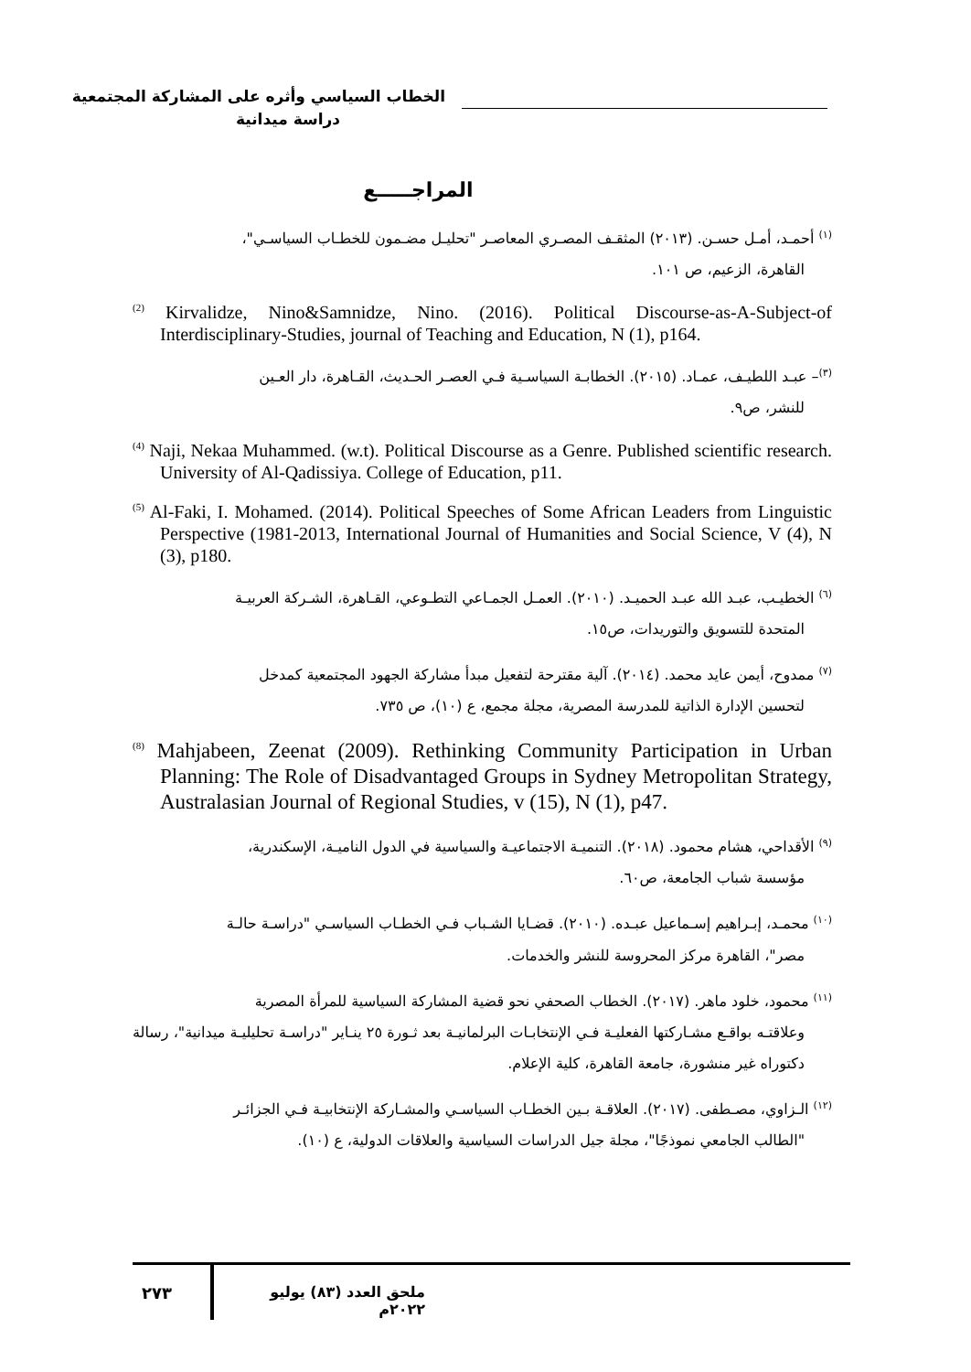الخطاب السياسي وأثره على المشاركة المجتمعية
دراسة ميدانية
المراجـــــع
<sup>(١)</sup> أحمـد، أمـل حسـن. (٢٠١٣) المثقـف المصـري المعاصـر "تحليـل مضـمون للخطـاب السياسـي"،
القاهرة، الزعيم، ص ١٠١.
<sup>(2)</sup> Kirvalidze, Nino&Samnidze, Nino. (2016). Political Discourse-as-A-Subject-of Interdisciplinary-Studies, journal of Teaching and Education, N (1), p164.
<sup>(٣)</sup>– عبـد اللطيـف، عمـاد. (٢٠١٥). الخطابـة السياسـية فـي العصـر الحـديث، القـاهرة، دار العـين
للنشر، ص٩.
<sup>(4)</sup> Naji, Nekaa Muhammed. (w.t). Political Discourse as a Genre. Published scientific research. University of Al-Qadissiya. College of Education, p11.
<sup>(5)</sup> Al-Faki, I. Mohamed. (2014). Political Speeches of Some African Leaders from Linguistic Perspective (1981-2013, International Journal of Humanities and Social Science, V (4), N (3), p180.
<sup>(٦)</sup> الخطيـب، عبـد الله عبـد الحميـد. (٢٠١٠). العمـل الجمـاعي التطـوعي، القـاهرة، الشـركة العربيـة
المتحدة للتسويق والتوريدات، ص١٥.
<sup>(٧)</sup> ممدوح، أيمن عايد محمد. (٢٠١٤). آلية مقترحة لتفعيل مبدأ مشاركة الجهود المجتمعية كمدخل
لتحسين الإدارة الذاتية للمدرسة المصرية، مجلة مجمع، ع (١٠)، ص ٧٣٥.
<sup>(8)</sup> Mahjabeen, Zeenat (2009). Rethinking Community Participation in Urban Planning: The Role of Disadvantaged Groups in Sydney Metropolitan Strategy, Australasian Journal of Regional Studies, v (15), N (1), p47.
<sup>(٩)</sup> الأقداحي، هشام محمود. (٢٠١٨). التنميـة الاجتماعيـة والسياسية في الدول الناميـة، الإسكندرية،
مؤسسة شباب الجامعة، ص٦٠.
<sup>(١٠)</sup> محمـد، إبـراهيم إسـماعيل عبـده. (٢٠١٠). قضـايا الشـباب فـي الخطـاب السياسـي "دراسـة حالـة
مصر"، القاهرة مركز المحروسة للنشر والخدمات.
<sup>(١١)</sup> محمود، خلود ماهر. (٢٠١٧). الخطاب الصحفي نحو قضية المشاركة السياسية للمرأة المصرية
وعلاقتـه بواقـع مشـاركتها الفعليـة فـي الإنتخابـات البرلمانيـة بعد ثـورة ٢٥ ينـاير "دراسـة تحليليـة ميدانية"، رسالة دكتوراه غير منشورة، جامعة القاهرة، كلية الإعلام.
<sup>(١٢)</sup> الـزاوي، مصـطفى. (٢٠١٧). العلاقـة بـين الخطـاب السياسـي والمشـاركة الإنتخابيـة فـي الجزائـر
"الطالب الجامعي نموذجًا"، مجلة جيل الدراسات السياسية والعلاقات الدولية، ع (١٠).
٢٧٣
ملحق العدد (٨٣) يوليو ٢٠٢٢م